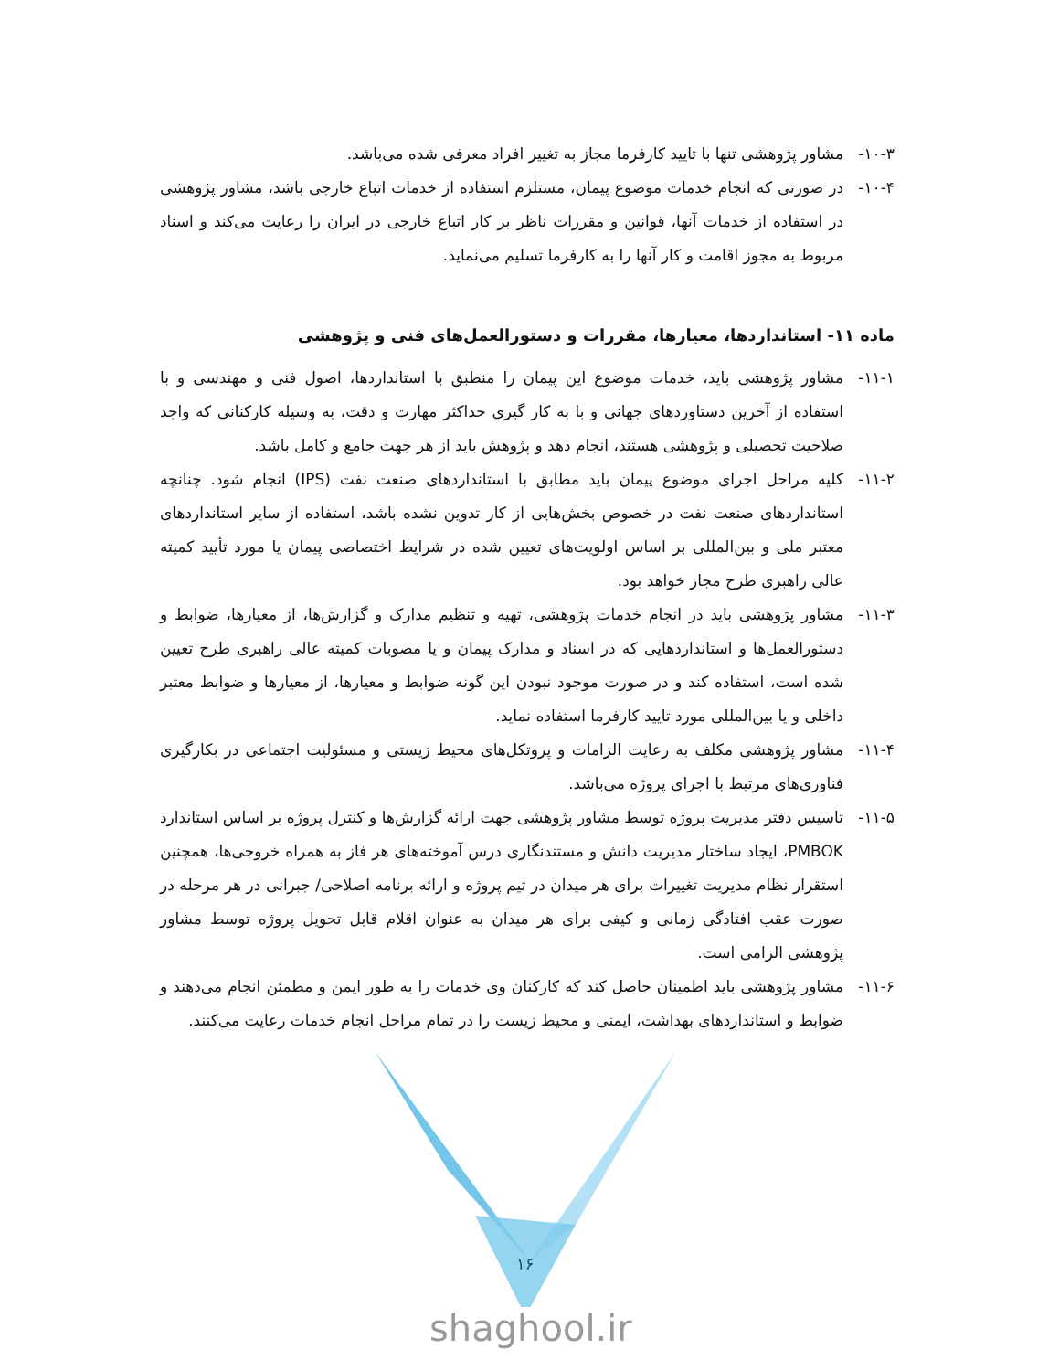۱۰-۳- مشاور پژوهشی تنها با تایید کارفرما مجاز به تغییر افراد معرفی شده می‌باشد.
۱۰-۴- در صورتی که انجام خدمات موضوع پیمان، مستلزم استفاده از خدمات اتباع خارجی باشد، مشاور پژوهشی در استفاده از خدمات آنها، قوانین و مقررات ناظر بر کار اتباع خارجی در ایران را رعایت می‌کند و اسناد مربوط به مجوز اقامت و کار آنها را به کارفرما تسلیم می‌نماید.
ماده ۱۱- استانداردها، معیارها، مقررات و دستورالعمل‌های فنی و پژوهشی
۱۱-۱- مشاور پژوهشی باید، خدمات موضوع این پیمان را منطبق با استانداردها، اصول فنی و مهندسی و با استفاده از آخرین دستاوردهای جهانی و با به کار گیری حداکثر مهارت و دقت، به وسیله کارکنانی که واجد صلاحیت تحصیلی و پژوهشی هستند، انجام دهد و پژوهش باید از هر جهت جامع و کامل باشد.
۱۱-۲- کلیه مراحل اجرای موضوع پیمان باید مطابق با استانداردهای صنعت نفت (IPS) انجام شود. چنانچه استانداردهای صنعت نفت در خصوص بخش‌هایی از کار تدوین نشده باشد، استفاده از سایر استانداردهای معتبر ملی و بین‌المللی بر اساس اولویت‌های تعیین شده در شرایط اختصاصی پیمان یا مورد تأیید کمیته عالی راهبری طرح مجاز خواهد بود.
۱۱-۳- مشاور پژوهشی باید در انجام خدمات پژوهشی، تهیه و تنظیم مدارک و گزارش‌ها، از معیارها، ضوابط و دستورالعمل‌ها و استانداردهایی که در اسناد و مدارک پیمان و یا مصوبات کمیته عالی راهبری طرح تعیین شده است، استفاده کند و در صورت موجود نبودن این گونه ضوابط و معیارها، از معیارها و ضوابط معتبر داخلی و یا بین‌المللی مورد تایید کارفرما استفاده نماید.
۱۱-۴- مشاور پژوهشی مکلف به رعایت الزامات و پروتکل‌های محیط زیستی و مسئولیت اجتماعی در بکارگیری فناوری‌های مرتبط با اجرای پروژه می‌باشد.
۱۱-۵- تاسیس دفتر مدیریت پروژه توسط مشاور پژوهشی جهت ارائه گزارش‌ها و کنترل پروژه بر اساس استاندارد PMBOK، ایجاد ساختار مدیریت دانش و مستندنگاری درس آموخته‌های هر فاز به همراه خروجی‌ها، همچنین استقرار نظام مدیریت تغییرات برای هر میدان در تیم پروژه و ارائه برنامه اصلاحی/ جبرانی در هر مرحله در صورت عقب افتادگی زمانی و کیفی برای هر میدان به عنوان اقلام قابل تحویل پروژه توسط مشاور پژوهشی الزامی است.
۱۱-۶- مشاور پژوهشی باید اطمینان حاصل کند که کارکنان وی خدمات را به طور ایمن و مطمئن انجام می‌دهند و ضوابط و استانداردهای بهداشت، ایمنی و محیط زیست را در تمام مراحل انجام خدمات رعایت می‌کنند.
۱۶
shaghool.ir